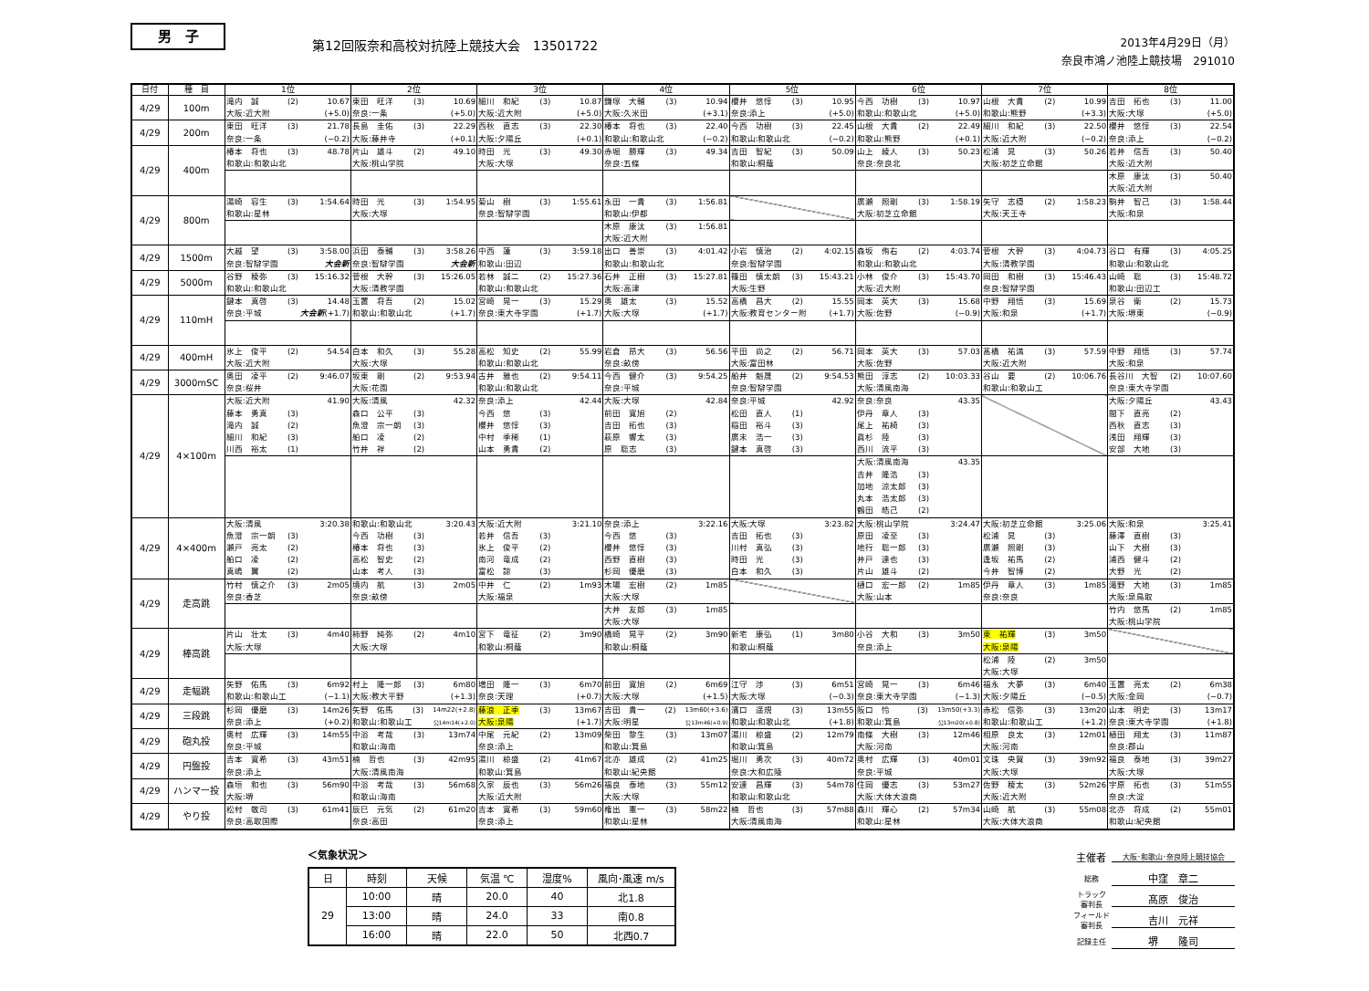男　子
第12回阪奈和高校対抗陸上競技大会　13501722
2013年4月29日（月）
奈良市鴻ノ池陸上競技場　291010
| 日付 | 種 目 | 1位 | 2位 | 3位 | 4位 | 5位 | 6位 | 7位 | 8位 |
| --- | --- | --- | --- | --- | --- | --- | --- | --- | --- |
| 4/29 | 100m | 滝内 誠 (2) 10.67 大阪:近大附 (+5.0) | 東田 旺洋 (3) 10.69 奈良:一条 (+5.0) | 細川 和紀 (3) 10.87 大阪:近大附 (+5.0) | 鎌塚 大輔 (3) 10.94 大阪:久米田 (+3.1) | 櫻井 悠惇 (3) 10.95 奈良:添上 (+5.0) | 今西 功樹 (3) 10.97 和歌山:和歌山北 (+5.0) | 山根 大貴 (2) 10.99 和歌山:熊野 (+3.3) | 吉田 拓也 (3) 11.00 大阪:大塚 (+5.0) |
| 4/29 | 200m | 東田 旺洋 (3) 21.78 奈良:一条 (−0.2) | 長島 圭佑 (3) 22.29 大阪:藤井寺 (+0.1) | 西秋 直志 (3) 22.30 大阪:夕陽丘 (+0.1) | 椿本 将也 (3) 22.40 和歌山:和歌山北 (−0.2) | 今西 功樹 (3) 22.45 和歌山:和歌山北 (−0.2) | 山根 大貴 (2) 22.49 和歌山:熊野 (+0.1) | 細川 和紀 (3) 22.50 大阪:近大附 (−0.2) | 櫻井 悠惇 (3) 22.54 奈良:添上 (−0.2) |
| 4/29 | 400m | 椿本 将也 (3) 48.78 和歌山:和歌山北 | 片山 雄斗 (2) 49.10 大阪:桃山学院 | 時田 光 (3) 49.30 大阪:大塚 | 赤堀 勝輝 (3) 49.34 奈良:五條 | 吉田 智紀 (3) 50.09 和歌山:桐蔭 | 山上 綾人 (3) 50.23 奈良:奈良北 | 松浦 晁 (3) 50.26 大阪:初芝立命館 | 若井 信吾 (3) 50.40 大阪:近大附 |
| | | | | | | | | | 木原 康汰 (3) 50.40 大阪:近大附 |
| 4/29 | 800m | 湯崎 容生 (3) 1:54.64 和歌山:星林 | 時田 光 (3) 1:54.95 大阪:大塚 | 菊山 樹 (3) 1:55.61 奈良:智辯学園 | 永田 一貴 (3) 1:56.81 和歌山:伊都 | | 廣瀬 照剛 (3) 1:58.19 大阪:初芝立命館 | 矢守 志穏 (2) 1:58.23 大阪:天王寺 | 駒井 智己 (3) 1:58.44 大阪:和泉 |
| | | | | | 木原 康汰 (3) 1:56.81 大阪:近大附 | | | | |
| 4/29 | 1500m | 大越 望 (3) 3:58.00 奈良:智辯学園 大会新 | 浜田 泰輔 (3) 3:58.26 奈良:智辯学園 大会新 | 中西 蓮 (3) 3:59.18 和歌山:田辺 | 出口 善崇 (3) 4:01.42 和歌山:和歌山北 | 小岩 慎治 (2) 4:02.15 奈良:智辯学園 | 森坂 侑右 (2) 4:03.74 和歌山:和歌山北 | 菅根 大幹 (3) 4:04.73 大阪:清教学園 | 谷口 有輝 (3) 4:05.25 和歌山:和歌山北 |
| 4/29 | 5000m | 谷野 稜弥 (3) 15:16.32 和歌山:和歌山北 | 菅根 大幹 (3) 15:26.05 大阪:清教学園 | 若林 誠二 (2) 15:27.36 和歌山:和歌山北 | 石井 正樹 (3) 15:27.81 大阪:高津 | 篠田 慎太朗 (3) 15:43.21 大阪:生野 | 小林 俊介 (3) 15:43.70 大阪:近大附 | 岡田 和樹 (3) 15:46.43 奈良:智辯学園 | 山崎 聡 (3) 15:48.72 和歌山:田辺工 |
| 4/29 | 110mH | 鍵本 真啓 (3) 14.48 奈良:平城 大会新 (+1.7) | 玉置 将吾 (2) 15.02 和歌山:和歌山北 (+1.7) | 宮崎 晃一 (3) 15.29 奈良:東大寺学園 (+1.7) | 奥 雄太 (3) 15.52 大阪:大塚 (+1.7) | 高橋 昌大 (2) 15.55 大阪:教育センター附 (+1.7) | 岡本 英大 (3) 15.68 大阪:佐野 (−0.9) | 中野 翔悟 (3) 15.69 大阪:和泉 (+1.7) | 泉谷 衛 (2) 15.73 大阪:堺東 (−0.9) |
| 4/29 | 400mH | 氷上 俊平 (2) 54.54 大阪:近大附 | 白本 和久 (3) 55.28 大阪:大塚 | 高松 知史 (2) 55.99 和歌山:和歌山北 | 岩倉 昂大 (3) 56.56 奈良:畝傍 | 平田 尚之 (2) 56.71 大阪:富田林 | 岡本 英大 (3) 57.03 大阪:佐野 | 髙橋 祐満 (3) 57.59 大阪:近大附 | 中野 翔悟 (3) 57.74 大阪:和泉 |
| 4/29 | 3000mSC | 奥田 凌平 (2) 9:46.07 奈良:桜井 | 坂東 剛 (2) 9:53.94 大阪:花園 | 古井 雅也 (2) 9:54.11 和歌山:和歌山北 | 今西 健介 (3) 9:54.25 奈良:平城 | 船井 魁晟 (2) 9:54.53 奈良:智辯学園 | 熊田 淳志 (2) 10:03.33 大阪:清風南海 | 谷山 要 (2) 10:06.76 和歌山:和歌山工 | 長谷川 大智 (2) 10:07.60 奈良:東大寺学園 |
| 4/29 | 4×100m | 大阪:近大附 41.90 藤本 勇真 (3) 滝内 誠 (2) 細川 和紀 (3) 川西 裕太 (1) | 大阪:清風 42.32 森口 公平 (3) 魚澄 宗一朗 (3) 船口 凌 (2) 竹井 祥 (2) | 奈良:添上 42.44 今西 悠 (3) 櫻井 悠惇 (3) 中村 季稀 (1) 山本 勇貴 (2) | 大阪:大塚 42.84 前田 寛旭 (2) 吉田 拓也 (3) 萩原 響太 (3) 原 聡志 (3) | 奈良:平城 42.92 松田 直人 (1) 稲田 裕斗 (3) 廣末 浩一 (3) 鍵本 真啓 (3) | 奈良:奈良 43.35 伊丹 章人 (3) 尾上 祐綺 (3) 眞杉 陸 (3) 西川 流平 (3) | | 大阪:夕陽丘 43.43 間下 直亮 (2) 西秋 直志 (3) 浅田 翔輝 (3) 安部 大地 (3) |
| | | | | | | | 大阪:清風南海 43.35 吉井 隆浩 (3) 加地 涼太郎 (3) 丸本 浩太郎 (3) 鶴田 皓己 (2) | | |
| 4/29 | 4×400m | 大阪:清風 3:20.38 魚澄 宗一朗 (3) 瀬戸 亮太 (2) 船口 凌 (2) 真嶋 翼 (2) | 和歌山:和歌山北 3:20.43 今西 功樹 (3) 椿本 将也 (3) 高松 智史 (2) 山本 考人 (3) | 大阪:近大附 3:21.10 若井 信吾 (3) 氷上 俊平 (2) 南河 竜成 (2) 富松 諒 (3) | 奈良:添上 3:22.16 今西 悠 (3) 櫻井 悠惇 (3) 西野 直樹 (3) 杉岡 優磨 (3) | 大阪:大塚 3:23.82 吉田 拓也 (3) 川村 真弘 (3) 時田 光 (3) 白本 和久 (3) | 大阪:桃山学院 3:24.47 原田 凌至 (3) 地行 聡一郎 (3) 井戸 達也 (3) 片山 雄斗 (2) | 大阪:初芝立命館 3:25.06 松浦 晁 (3) 廣瀬 照剛 (3) 逢坂 祐馬 (2) 今井 智博 (2) | 大阪:和泉 3:25.41 藤澤 直樹 (3) 山下 大樹 (3) 浦西 健斗 (2) 大野 光 (2) |
| 4/29 | 走高跳 | 竹村 慎之介 (3) 2m05 奈良:香芝 | 境内 航 (3) 2m05 奈良:畝傍 | 中井 仁 (2) 1m93 大阪:福泉 | 木場 宏樹 (2) 1m85 大阪:大塚 | | 樋口 宏一郎 (2) 1m85 大阪:山本 | 伊丹 章人 (3) 1m85 奈良:奈良 | 滝野 大地 (3) 1m85 大阪:泉鳥取 |
| | | | | | 大井 友郎 (3) 1m85 大阪:大塚 | | | | 竹内 悠馬 (2) 1m85 大阪:桃山学院 |
| 4/29 | 棒高跳 | 片山 壮太 (3) 4m40 大阪:大塚 | 柿野 純弥 (2) 4m10 大阪:大塚 | 宮下 竜征 (2) 3m90 和歌山:桐蔭 | 橋崎 晃平 (2) 3m90 和歌山:桐蔭 | 新宅 康弘 (1) 3m80 和歌山:桐蔭 | 小谷 大和 (3) 3m50 奈良:添上 | 東 祐輝 (3) 3m50 大阪:泉陽 | |
| | | | | | | | | 松浦 陸 (2) 3m50 大阪:大塚 | |
| 4/29 | 走幅跳 | 矢野 佑馬 (3) 6m92 和歌山:和歌山工 (−1.1) | 村上 隆一郎 (3) 6m80 大阪:教大平野 (+1.3) | 増田 隆一 (3) 6m70 奈良:天理 (+0.7) | 前田 寛旭 (2) 6m69 大阪:大塚 (+1.5) | 江守 渉 (3) 6m51 大阪:大塚 (−0.3) | 宮崎 晃一 (3) 6m46 奈良:東大寺学園 (−1.3) | 福永 大夢 (3) 6m40 大阪:夕陽丘 (−0.5) | 玉置 亮太 (2) 6m38 大阪:金岡 (−0.7) |
| 4/29 | 三段跳 | 杉岡 優磨 (3) 14m26 奈良:添上 (+0.2) | 矢野 佑馬 (3) 14m22(+2.8) 和歌山:和歌山工 公14m14(+2.0) | 藤浪 正季 (3) 13m67 大阪:泉陽 (+1.7) | 吉田 貴一 (2) 13m60(+3.6) 大阪:明星 公13m46(+0.9) | 濱口 遥規 (3) 13m55 和歌山:和歌山北 (+1.8) | 阪口 怜 (3) 13m50(+3.3) 和歌山:箕島 公13m20(+0.8) | 赤松 信弥 (3) 13m20 和歌山:和歌山工 (+1.2) | 山本 明史 (3) 13m17 奈良:東大寺学園 (+1.8) |
| 4/29 | 砲丸投 | 奥村 広輝 (3) 14m55 奈良:平城 | 中浴 考哉 (3) 13m74 和歌山:海南 | 中尾 元紀 (2) 13m09 奈良:添上 | 柴田 黎生 (3) 13m07 和歌山:箕島 | 湯川 椋盛 (2) 12m79 和歌山:箕島 | 南條 大樹 (3) 12m46 大阪:河南 | 相原 良太 (3) 12m01 大阪:河南 | 植田 翔太 (3) 11m87 奈良:郡山 |
| 4/29 | 円盤投 | 吉本 寛希 (3) 43m51 奈良:添上 | 楠 哲也 (3) 42m95 大阪:清風南海 | 湯川 椋盛 (2) 41m67 和歌山:箕島 | 北亦 雄成 (2) 41m25 和歌山:紀央館 | 堀川 勇次 (3) 40m72 奈良:大和広陵 | 奥村 広輝 (3) 40m01 奈良:平城 | 文珠 央賀 (3) 39m92 大阪:大塚 | 福良 泰地 (3) 39m27 大阪:大塚 |
| 4/29 | ハンマー投 | 森垣 和也 (3) 56m90 大阪:堺 | 中浴 考哉 (3) 56m68 和歌山:海南 | 久家 辰也 (3) 56m26 大阪:近大附 | 福良 泰地 (3) 55m12 大阪:大塚 | 安達 昌輝 (3) 54m78 和歌山:和歌山北 | 住岡 優志 (3) 53m27 大阪:大体大浪商 | 佐野 稜太 (3) 52m26 大阪:近大附 | 宇原 拓也 (3) 51m55 奈良:大淀 |
| 4/29 | やり投 | 松村 敬司 (3) 61m41 奈良:高取国際 | 辰巳 元気 (2) 61m20 奈良:高田 | 吉本 寛希 (3) 59m60 奈良:添上 | 権出 憲一 (3) 58m22 和歌山:星林 | 楠 哲也 (3) 57m88 大阪:清風南海 | 森川 輝心 (2) 57m34 和歌山:星林 | 山崎 航 (3) 55m08 大阪:大体大浪商 | 北亦 将成 (2) 55m01 和歌山:紀央館 |
＜気象状況＞
| 日 | 時刻 | 天候 | 気温 ℃ | 湿度% | 風向･風速 m/s |
| --- | --- | --- | --- | --- | --- |
| 29 | 10:00 | 晴 | 20.0 | 40 | 北1.8 |
| | 13:00 | 晴 | 24.0 | 33 | 南0.8 |
| | 16:00 | 晴 | 22.0 | 50 | 北西0.7 |
主催者 大阪･和歌山･奈良陸上競技協会
総務 中窪　章二
トラック
審判長 髙原　俊治
フィールド
審判長 吉川　元祥
記録主任 堺　　隆司